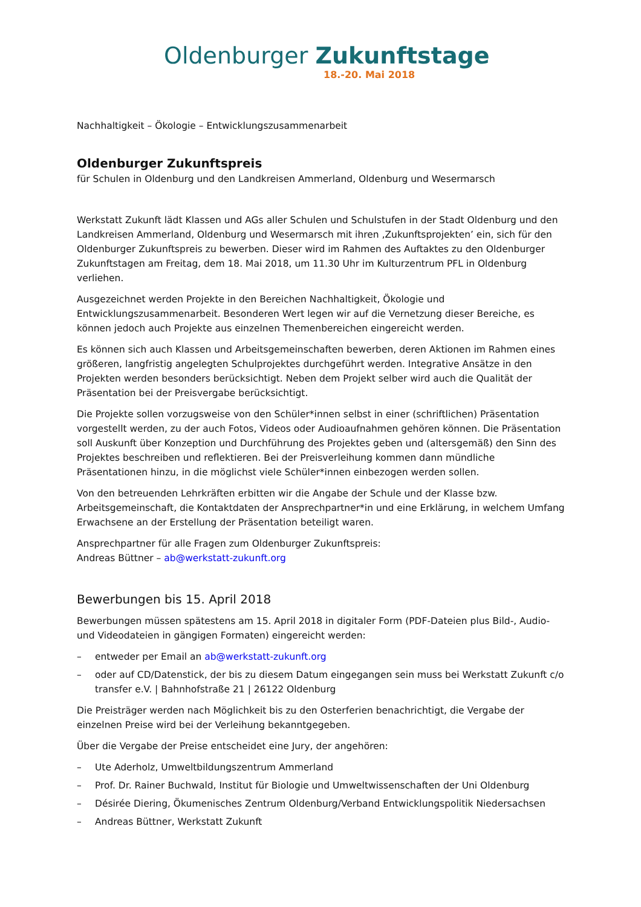Oldenburger Zukunftstage
18.-20. Mai 2018
Nachhaltigkeit – Ökologie – Entwicklungszusammenarbeit
Oldenburger Zukunftspreis
für Schulen in Oldenburg und den Landkreisen Ammerland, Oldenburg und Wesermarsch
Werkstatt Zukunft lädt Klassen und AGs aller Schulen und Schulstufen in der Stadt Oldenburg und den Landkreisen Ammerland, Oldenburg und Wesermarsch mit ihren ‚Zukunftsprojekten’ ein, sich für den Oldenburger Zukunftspreis zu bewerben. Dieser wird im Rahmen des Auftaktes zu den Oldenburger Zukunftstagen am Freitag, dem 18. Mai 2018, um 11.30 Uhr im Kulturzentrum PFL in Oldenburg verliehen.
Ausgezeichnet werden Projekte in den Bereichen Nachhaltigkeit, Ökologie und Entwicklungszusammenarbeit. Besonderen Wert legen wir auf die Vernetzung dieser Bereiche, es können jedoch auch Projekte aus einzelnen Themenbereichen eingereicht werden.
Es können sich auch Klassen und Arbeitsgemeinschaften bewerben, deren Aktionen im Rahmen eines größeren, langfristig angelegten Schulprojektes durchgeführt werden. Integrative Ansätze in den Projekten werden besonders berücksichtigt. Neben dem Projekt selber wird auch die Qualität der Präsentation bei der Preisvergabe berücksichtigt.
Die Projekte sollen vorzugsweise von den Schüler*innen selbst in einer (schriftlichen) Präsentation vorgestellt werden, zu der auch Fotos, Videos oder Audioaufnahmen gehören können. Die Präsentation soll Auskunft über Konzeption und Durchführung des Projektes geben und (altersgemäß) den Sinn des Projektes beschreiben und reflektieren. Bei der Preisverleihung kommen dann mündliche Präsentationen hinzu, in die möglichst viele Schüler*innen einbezogen werden sollen.
Von den betreuenden Lehrkräften erbitten wir die Angabe der Schule und der Klasse bzw. Arbeitsgemeinschaft, die Kontaktdaten der Ansprechpartner*in und eine Erklärung, in welchem Umfang Erwachsene an der Erstellung der Präsentation beteiligt waren.
Ansprechpartner für alle Fragen zum Oldenburger Zukunftspreis:
Andreas Büttner – ab@werkstatt-zukunft.org
Bewerbungen bis 15. April 2018
Bewerbungen müssen spätestens am 15. April 2018 in digitaler Form (PDF-Dateien plus Bild-, Audio- und Videodateien in gängigen Formaten) eingereicht werden:
– entweder per Email an ab@werkstatt-zukunft.org
– oder auf CD/Datenstick, der bis zu diesem Datum eingegangen sein muss bei Werkstatt Zukunft c/o transfer e.V. | Bahnhofstraße 21 | 26122 Oldenburg
Die Preisträger werden nach Möglichkeit bis zu den Osterferien benachrichtigt, die Vergabe der einzelnen Preise wird bei der Verleihung bekanntgegeben.
Über die Vergabe der Preise entscheidet eine Jury, der angehören:
– Ute Aderholz, Umweltbildungszentrum Ammerland
– Prof. Dr. Rainer Buchwald, Institut für Biologie und Umweltwissenschaften der Uni Oldenburg
– Désirée Diering, Ökumenisches Zentrum Oldenburg/Verband Entwicklungspolitik Niedersachsen
– Andreas Büttner, Werkstatt Zukunft